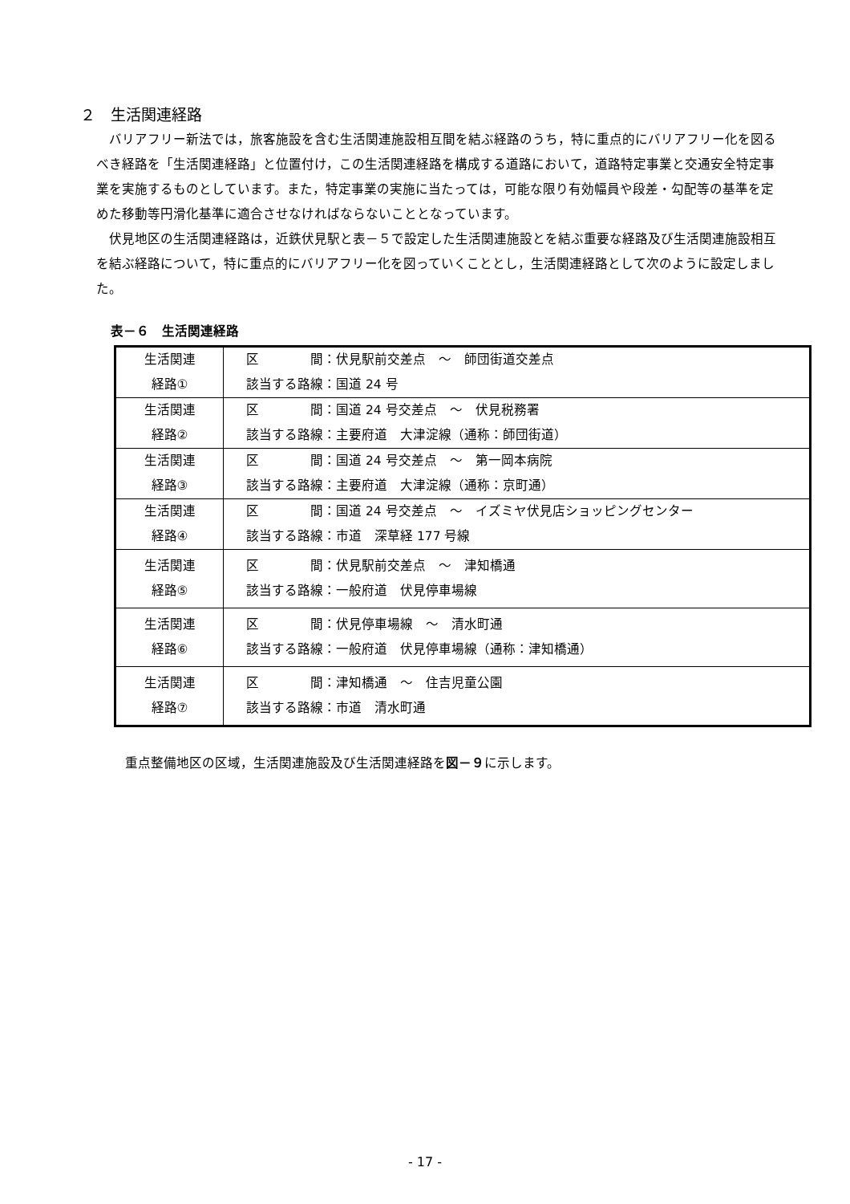２　生活関連経路
バリアフリー新法では，旅客施設を含む生活関連施設相互間を結ぶ経路のうち，特に重点的にバリアフリー化を図るべき経路を「生活関連経路」と位置付け，この生活関連経路を構成する道路において，道路特定事業と交通安全特定事業を実施するものとしています。また，特定事業の実施に当たっては，可能な限り有効幅員や段差・勾配等の基準を定めた移動等円滑化基準に適合させなければならないこととなっています。
伏見地区の生活関連経路は，近鉄伏見駅と表－５で設定した生活関連施設とを結ぶ重要な経路及び生活関連施設相互を結ぶ経路について，特に重点的にバリアフリー化を図っていくこととし，生活関連経路として次のように設定しました。
表－６　生活関連経路
| 生活関連 経路① | 区 間：伏見駅前交差点 ～ 師団街道交差点 該当する路線：国道 24 号 |
| 生活関連 経路② | 区 間：国道 24 号交差点 ～ 伏見税務署 該当する路線：主要府道 大津淀線（通称：師団街道） |
| 生活関連 経路③ | 区 間：国道 24 号交差点 ～ 第一岡本病院 該当する路線：主要府道 大津淀線（通称：京町通） |
| 生活関連 経路④ | 区 間：国道 24 号交差点 ～ イズミヤ伏見店ショッピングセンター 該当する路線：市道 深草経 177 号線 |
| 生活関連 経路⑤ | 区 間：伏見駅前交差点 ～ 津知橋通 該当する路線：一般府道 伏見停車場線 |
| 生活関連 経路⑥ | 区 間：伏見停車場線 ～ 清水町通 該当する路線：一般府道 伏見停車場線（通称：津知橋通） |
| 生活関連 経路⑦ | 区 間：津知橋通 ～ 住吉児童公園 該当する路線：市道 清水町通 |
重点整備地区の区域，生活関連施設及び生活関連経路を図－９に示します。
- 17 -